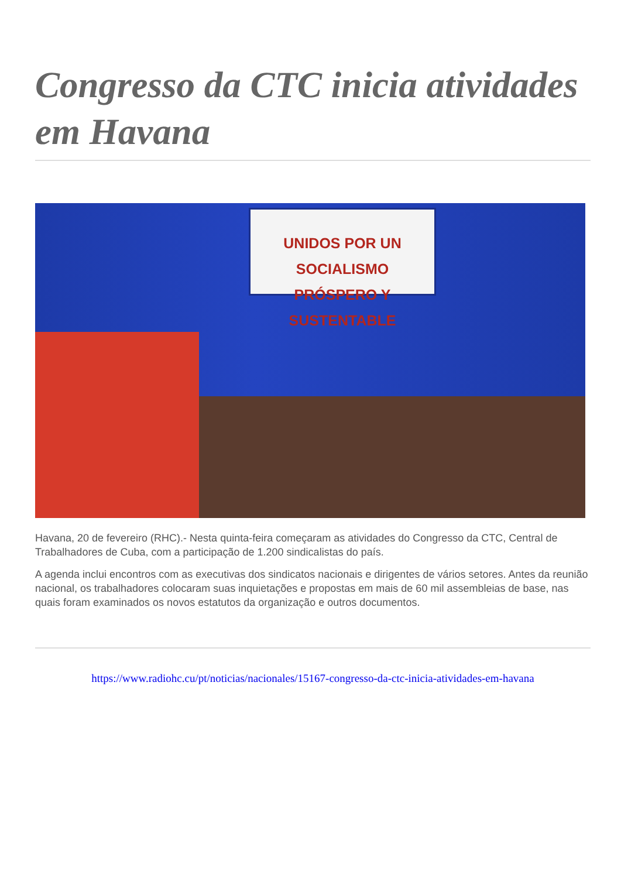Congresso da CTC inicia atividades em Havana
UNIDOS POR UN SOCIALISMO
PRÓSPERO Y SUSTENTABLE
Havana, 20 de fevereiro (RHC).- Nesta quinta-feira começaram as atividades do Congresso da CTC, Central de Trabalhadores de Cuba, com a participação de 1.200 sindicalistas do país.
A agenda inclui encontros com as executivas dos sindicatos nacionais e dirigentes de vários setores. Antes da reunião nacional, os trabalhadores colocaram suas inquietações e propostas em mais de 60 mil assembleias de base, nas quais foram examinados os novos estatutos da organização e outros documentos.
https://www.radiohc.cu/pt/noticias/nacionales/15167-congresso-da-ctc-inicia-atividades-em-havana